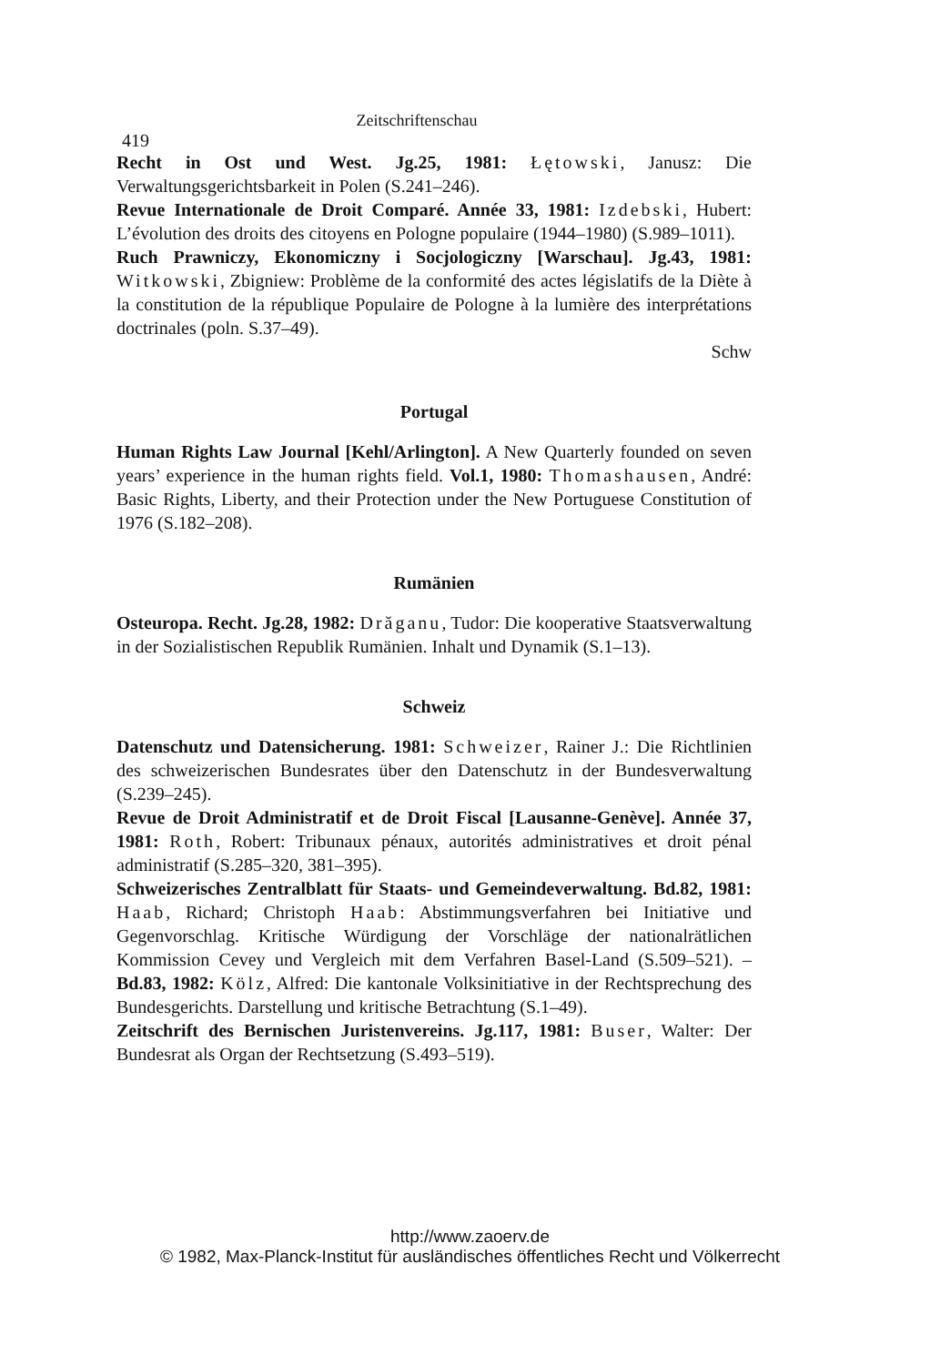Zeitschriftenschau 419
Recht in Ost und West. Jg.25, 1981: Łętowski, Janusz: Die Verwaltungsgerichtsbarkeit in Polen (S.241–246).
Revue Internationale de Droit Comparé. Année 33, 1981: Izdebski, Hubert: L’évolution des droits des citoyens en Pologne populaire (1944–1980) (S.989–1011).
Ruch Prawniczy, Ekonomiczny i Socjologiczny [Warschau]. Jg.43, 1981: Witkowski, Zbigniew: Problème de la conformité des actes législatifs de la Diète à la constitution de la république Populaire de Pologne à la lumière des interprétations doctrinales (poln. S.37–49).
Schw
Portugal
Human Rights Law Journal [Kehl/Arlington]. A New Quarterly founded on seven years’ experience in the human rights field. Vol.1, 1980: Thomashausen, André: Basic Rights, Liberty, and their Protection under the New Portuguese Constitution of 1976 (S.182–208).
Rumänien
Osteuropa. Recht. Jg.28, 1982: Drăganu, Tudor: Die kooperative Staatsverwaltung in der Sozialistischen Republik Rumänien. Inhalt und Dynamik (S.1–13).
Schweiz
Datenschutz und Datensicherung. 1981: Schweizer, Rainer J.: Die Richtlinien des schweizerischen Bundesrates über den Datenschutz in der Bundesverwaltung (S.239–245).
Revue de Droit Administratif et de Droit Fiscal [Lausanne-Genève]. Année 37, 1981: Roth, Robert: Tribunaux pénaux, autorités administratives et droit pénal administratif (S.285–320, 381–395).
Schweizerisches Zentralblatt für Staats- und Gemeindeverwaltung. Bd.82, 1981: Haab, Richard; Christoph Haab: Abstimmungsverfahren bei Initiative und Gegenvorschlag. Kritische Würdigung der Vorschläge der nationalrätlichen Kommission Cevey und Vergleich mit dem Verfahren Basel-Land (S.509–521). – Bd.83, 1982: Kölz, Alfred: Die kantonale Volksinitiative in der Rechtsprechung des Bundesgerichts. Darstellung und kritische Betrachtung (S.1–49).
Zeitschrift des Bernischen Juristenvereins. Jg.117, 1981: Buser, Walter: Der Bundesrat als Organ der Rechtsetzung (S.493–519).
http://www.zaoerv.de
© 1982, Max-Planck-Institut für ausländisches öffentliches Recht und Völkerrecht